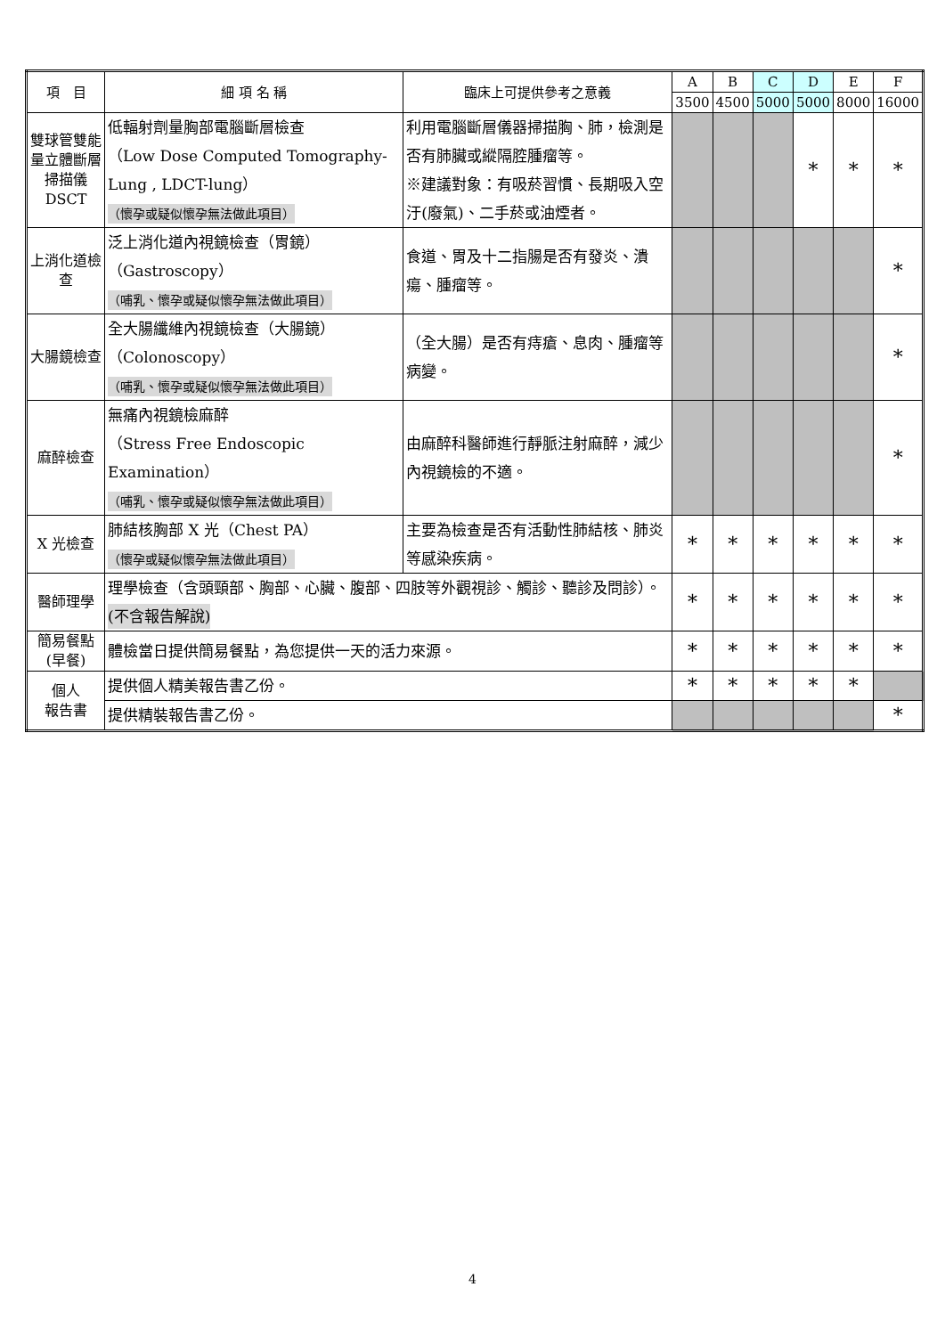| 項 目 | 細 項 名 稱 | 臨床上可提供參考之意義 | A | B | C | D | E | F |
| --- | --- | --- | --- | --- | --- | --- | --- | --- |
| | | | 3500 | 4500 | 5000 | 5000 | 8000 | 16000 |
| 雙球管雙能量立體斷層掃描儀 DSCT | 低輻射劑量胸部電腦斷層檢查 （Low Dose Computed Tomography-Lung , LDCT-lung） （懷孕或疑似懷孕無法做此項目） | 利用電腦斷層儀器掃描胸、肺，檢測是否有肺臟或縱隔腔腫瘤等。 ※建議對象：有吸菸習慣、長期吸入空汙(廢氣)、二手菸或油煙者。 | | | | * | * | * |
| 上消化道檢查 | 泛上消化道內視鏡檢查（胃鏡） （Gastroscopy） （哺乳、懷孕或疑似懷孕無法做此項目） | 食道、胃及十二指腸是否有發炎、潰瘍、腫瘤等。 | | | | | | * |
| 大腸鏡檢查 | 全大腸纖維內視鏡檢查（大腸鏡） （Colonoscopy） （哺乳、懷孕或疑似懷孕無法做此項目） | （全大腸）是否有痔瘡、息肉、腫瘤等病變。 | | | | | | * |
| 麻醉檢查 | 無痛內視鏡檢麻醉 （Stress Free Endoscopic Examination） （哺乳、懷孕或疑似懷孕無法做此項目） | 由麻醉科醫師進行靜脈注射麻醉，減少內視鏡檢的不適。 | | | | | | * |
| X 光檢查 | 肺結核胸部 X 光（Chest PA） （懷孕或疑似懷孕無法做此項目） | 主要為檢查是否有活動性肺結核、肺炎等感染疾病。 | * | * | * | * | * | * |
| 醫師理學 | 理學檢查（含頭頸部、胸部、心臟、腹部、四肢等外觀視診、觸診、聽診及問診）。 (不含報告解說) | | * | * | * | * | * | * |
| 簡易餐點(早餐) | 體檢當日提供簡易餐點，為您提供一天的活力來源。 | | * | * | * | * | * | * |
| 個人 報告書 | 提供個人精美報告書乙份。 | | * | * | * | * | * | |
| | 提供精裝報告書乙份。 | | | | | | | * |
4